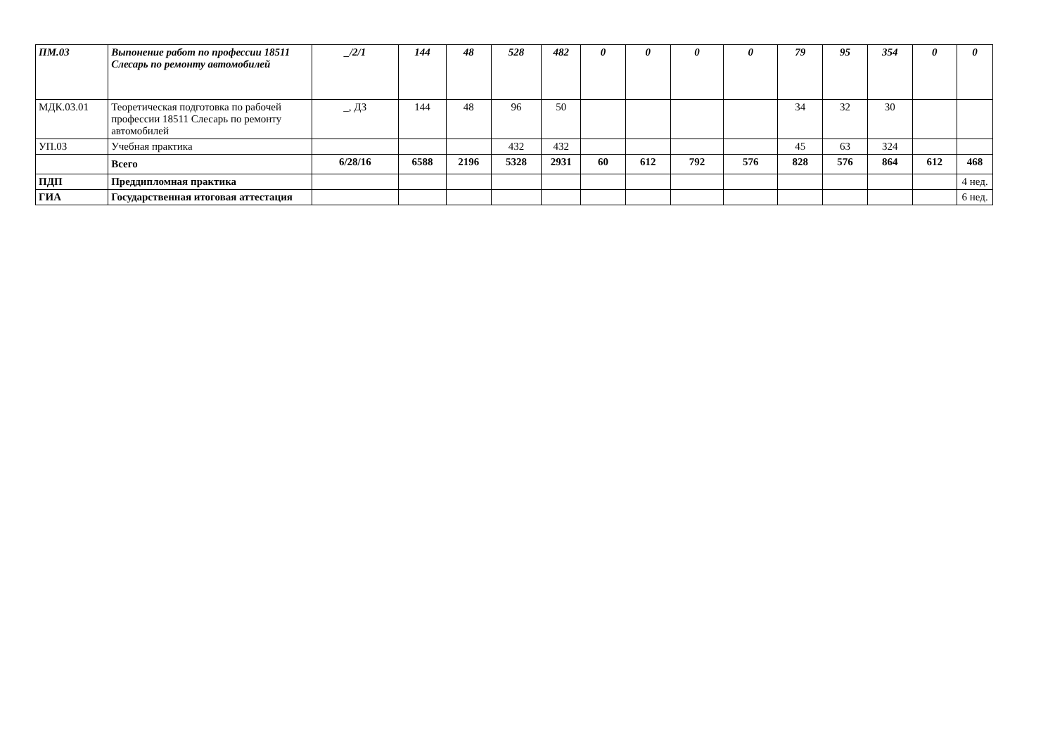| ПМ.03 | Выпонение работ по профессии 18511 Слесарь по ремонту автомобилей | _/2/1 | 144 | 48 | 528 | 482 | 0 | 0 | 0 | 0 | 79 | 95 | 354 | 0 | 0 |
| МДК.03.01 | Теоретическая подготовка по рабочей профессии 18511 Слесарь по ремонту автомобилей | _, ДЗ | 144 | 48 | 96 | 50 | | | | | 34 | 32 | 30 | | |
| УП.03 | Учебная практика | | | | 432 | 432 | | | | | 45 | 63 | 324 | | |
| | Всего | 6/28/16 | 6588 | 2196 | 5328 | 2931 | 60 | 612 | 792 | 576 | 828 | 576 | 864 | 612 | 468 |
| ПДП | Преддипломная практика | | | | | | | | | | | | | | 4 нед. |
| ГИА | Государственная итоговая аттестация | | | | | | | | | | | | | | 6 нед. |